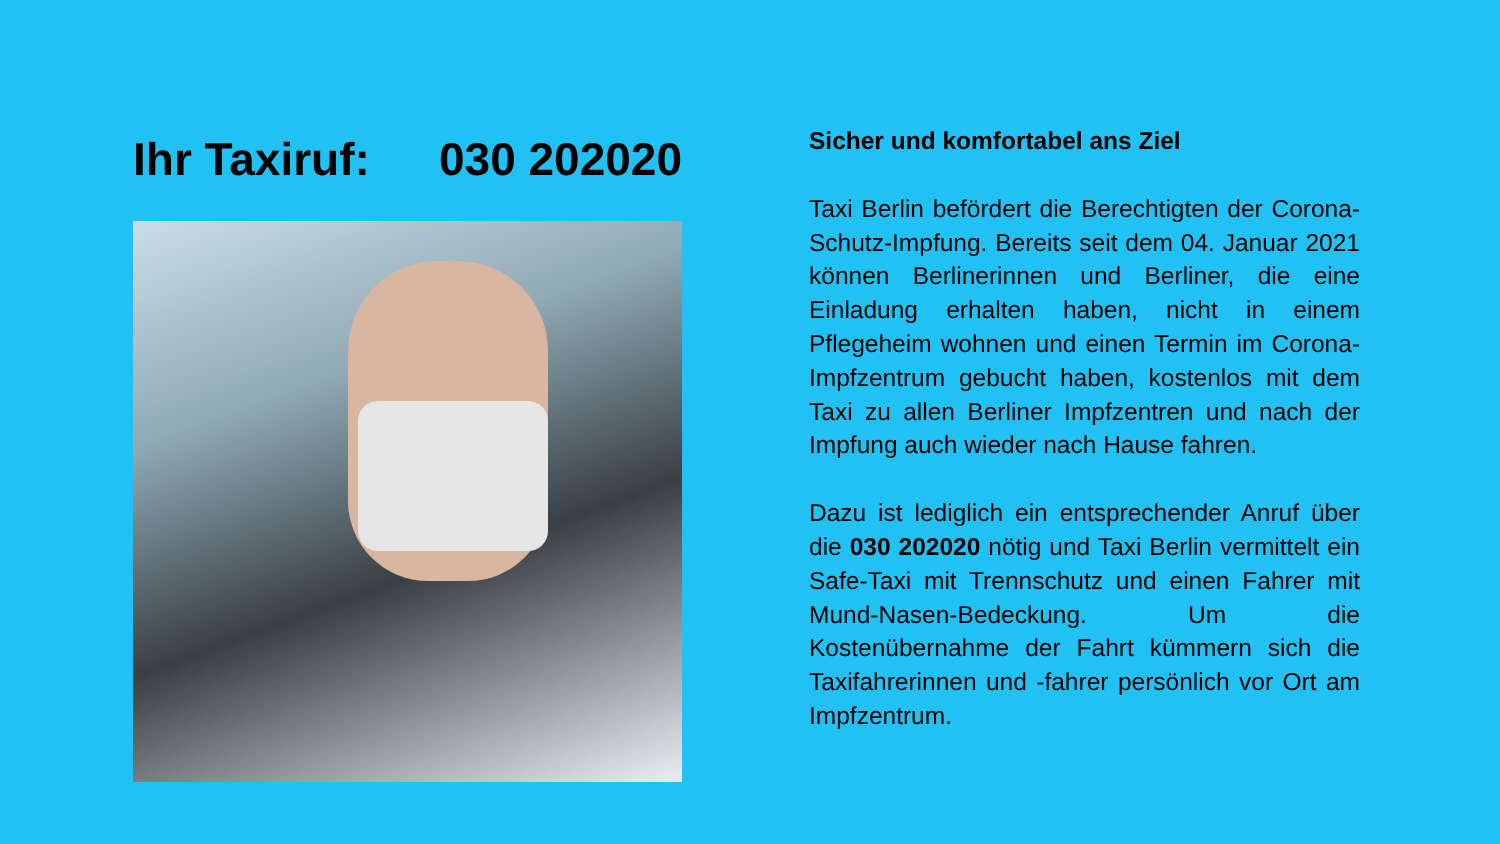Ihr Taxiruf: 030 202020
Sicher und komfortabel ans Ziel
Taxi Berlin befördert die Berechtigten der Corona-Schutz-Impfung. Bereits seit dem 04. Januar 2021 können Berlinerinnen und Berliner, die eine Einladung erhalten haben, nicht in einem Pflegeheim wohnen und einen Termin im Corona-Impfzentrum gebucht haben, kostenlos mit dem Taxi zu allen Berliner Impfzentren und nach der Impfung auch wieder nach Hause fahren.
Dazu ist lediglich ein entsprechender Anruf über die 030 202020 nötig und Taxi Berlin vermittelt ein Safe-Taxi mit Trennschutz und einen Fahrer mit Mund-Nasen-Bedeckung. Um die Kostenübernahme der Fahrt kümmern sich die Taxifahrerinnen und -fahrer persönlich vor Ort am Impfzentrum.